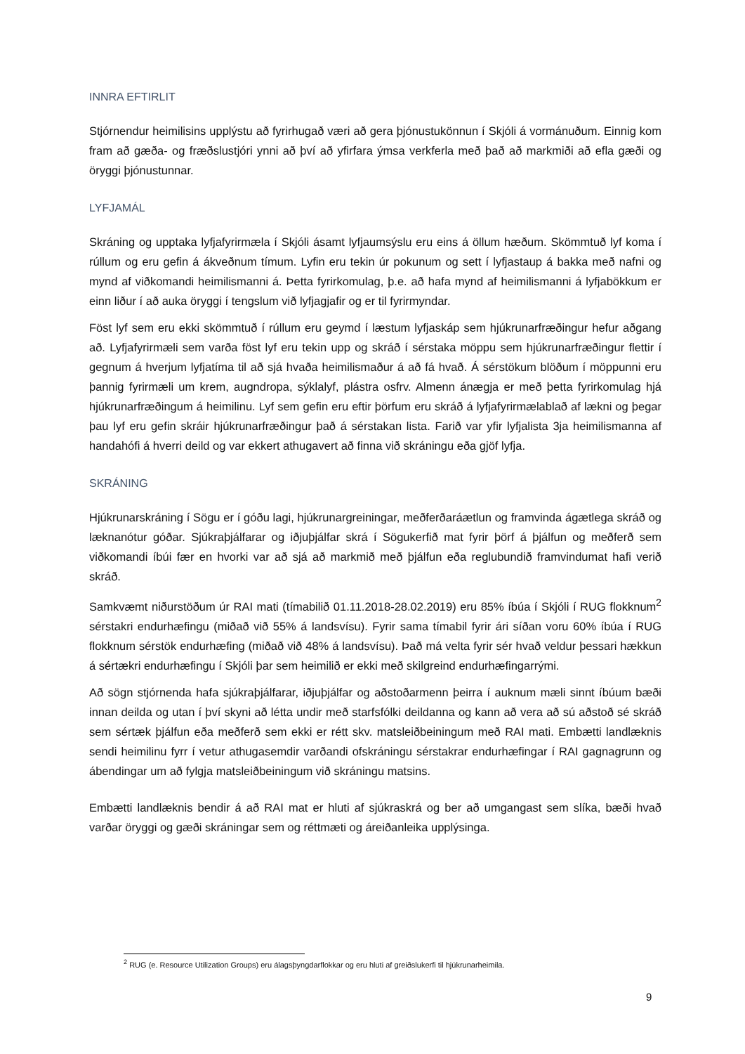INNRA EFTIRLIT
Stjórnendur heimilisins upplýstu að fyrirhugað væri að gera þjónustukönnun í Skjóli á vormánuðum. Einnig kom fram að gæða- og fræðslustjóri ynni að því að yfirfara ýmsa verkferla með það að markmiði að efla gæði og öryggi þjónustunnar.
LYFJAMÁL
Skráning og upptaka lyfjafyrirmæla í Skjóli ásamt lyfjaumsýslu eru eins á öllum hæðum. Skömmtuð lyf koma í rúllum og eru gefin á ákveðnum tímum. Lyfin eru tekin úr pokunum og sett í lyfjastaup á bakka með nafni og mynd af viðkomandi heimilismanni á. Þetta fyrirkomulag, þ.e. að hafa mynd af heimilismanni á lyfjabökkum er einn liður í að auka öryggi í tengslum við lyfjagjafir og er til fyrirmyndar.
Föst lyf sem eru ekki skömmtuð í rúllum eru geymd í læstum lyfjaskáp sem hjúkrunarfræðingur hefur aðgang að. Lyfjafyrirmæli sem varða föst lyf eru tekin upp og skráð í sérstaka möppu sem hjúkrunarfræðingur flettir í gegnum á hverjum lyfjatíma til að sjá hvaða heimilismaður á að fá hvað. Á sérstökum blöðum í möppunni eru þannig fyrirmæli um krem, augndropa, sýklalyf, plástra osfrv. Almenn ánægja er með þetta fyrirkomulag hjá hjúkrunarfræðingum á heimilinu. Lyf sem gefin eru eftir þörfum eru skráð á lyfjafyrirmælablað af lækni og þegar þau lyf eru gefin skráir hjúkrunarfræðingur það á sérstakan lista. Farið var yfir lyfjalista 3ja heimilismanna af handahófi á hverri deild og var ekkert athugavert að finna við skráningu eða gjöf lyfja.
SKRÁNING
Hjúkrunarskráning í Sögu er í góðu lagi, hjúkrunargreiningar, meðferðaráætlun og framvinda ágætlega skráð og læknanótur góðar. Sjúkraþjálfarar og iðjuþjálfar skrá í Sögukerfið mat fyrir þörf á þjálfun og meðferð sem viðkomandi íbúi fær en hvorki var að sjá að markmið með þjálfun eða reglubundið framvindumat hafi verið skráð.
Samkvæmt niðurstöðum úr RAI mati (tímabilið 01.11.2018-28.02.2019) eru 85% íbúa í Skjóli í RUG flokknum<sup>2</sup> sérstakri endurhæfingu (miðað við 55% á landsvísu). Fyrir sama tímabil fyrir ári síðan voru 60% íbúa í RUG flokknum sérstök endurhæfing (miðað við 48% á landsvísu). Það má velta fyrir sér hvað veldur þessari hækkun á sértækri endurhæfingu í Skjóli þar sem heimilið er ekki með skilgreind endurhæfingarrými.
Að sögn stjórnenda hafa sjúkraþjálfarar, iðjuþjálfar og aðstoðarmenn þeirra í auknum mæli sinnt íbúum bæði innan deilda og utan í því skyni að létta undir með starfsfólki deildanna og kann að vera að sú aðstoð sé skráð sem sértæk þjálfun eða meðferð sem ekki er rétt skv. matsleiðbeiningum með RAI mati. Embætti landlæknis sendi heimilinu fyrr í vetur athugasemdir varðandi ofskráningu sérstakrar endurhæfingar í RAI gagnagrunn og ábendingar um að fylgja matsleiðbeiningum við skráningu matsins.
Embætti landlæknis bendir á að RAI mat er hluti af sjúkraskrá og ber að umgangast sem slíka, bæði hvað varðar öryggi og gæði skráningar sem og réttmæti og áreiðanleika upplýsinga.
<sup>2</sup> RUG (e. Resource Utilization Groups) eru álagsþyngdarflokkar og eru hluti af greiðslukerfi til hjúkrunarheimila.
9